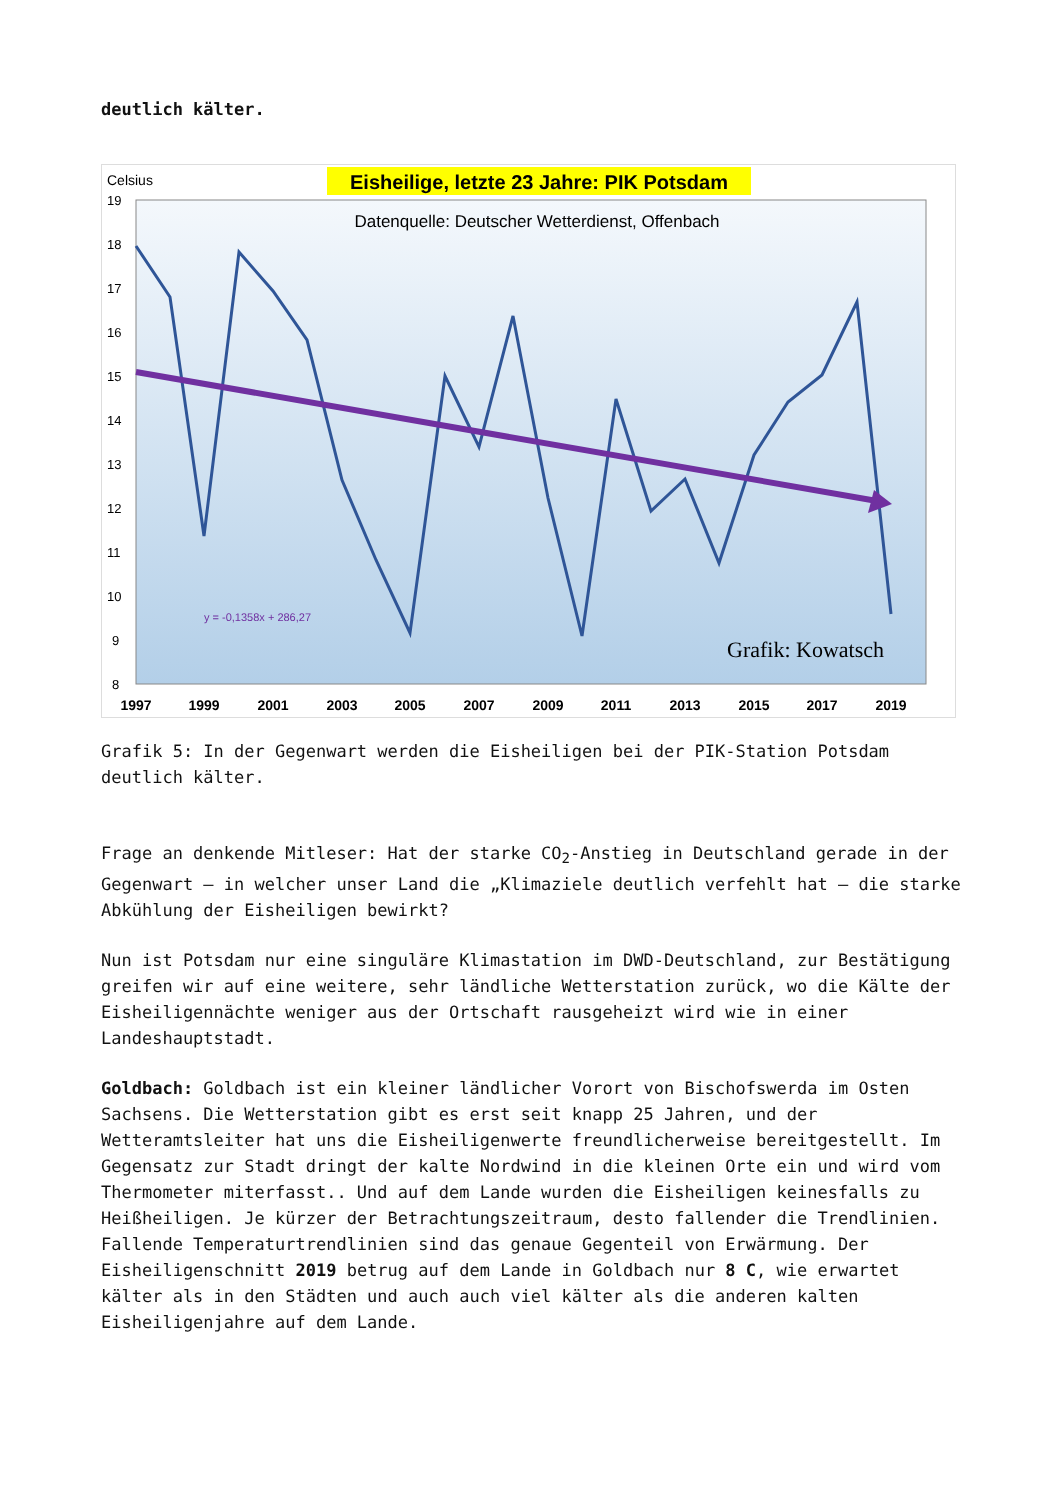deutlich kälter.
Celsius
Eisheilige, letzte 23 Jahre: PIK Potsdam
Datenquelle: Deutscher Wetterdienst, Offenbach
19
18
17
16
15
14
13
12
11
10
9
8
1997
1999
2001
2003
2005
2007
2009
2011
2013
2015
2017
2019
y = -0,1358x + 286,27
Grafik: Kowatsch
Grafik 5: In der Gegenwart werden die Eisheiligen bei der PIK-Station Potsdam deutlich kälter.
Frage an denkende Mitleser: Hat der starke CO<sub>2</sub>-Anstieg in Deutschland gerade in der Gegenwart – in welcher unser Land die „Klimaziele deutlich verfehlt hat – die starke Abkühlung der Eisheiligen bewirkt?
Nun ist Potsdam nur eine singuläre Klimastation im DWD-Deutschland, zur Bestätigung greifen wir auf eine weitere, sehr ländliche Wetterstation zurück, wo die Kälte der Eisheiligennächte weniger aus der Ortschaft rausgeheizt wird wie in einer Landeshauptstadt.
Goldbach: Goldbach ist ein kleiner ländlicher Vorort von Bischofswerda im Osten Sachsens. Die Wetterstation gibt es erst seit knapp 25 Jahren, und der Wetteramtsleiter hat uns die Eisheiligenwerte freundlicherweise bereitgestellt. Im Gegensatz zur Stadt dringt der kalte Nordwind in die kleinen Orte ein und wird vom Thermometer miterfasst.. Und auf dem Lande wurden die Eisheiligen keinesfalls zu Heißheiligen. Je kürzer der Betrachtungszeitraum, desto fallender die Trendlinien. Fallende Temperaturtrendlinien sind das genaue Gegenteil von Erwärmung. Der Eisheiligenschnitt 2019 betrug auf dem Lande in Goldbach nur 8 C, wie erwartet kälter als in den Städten und auch auch viel kälter als die anderen kalten Eisheiligenjahre auf dem Lande.